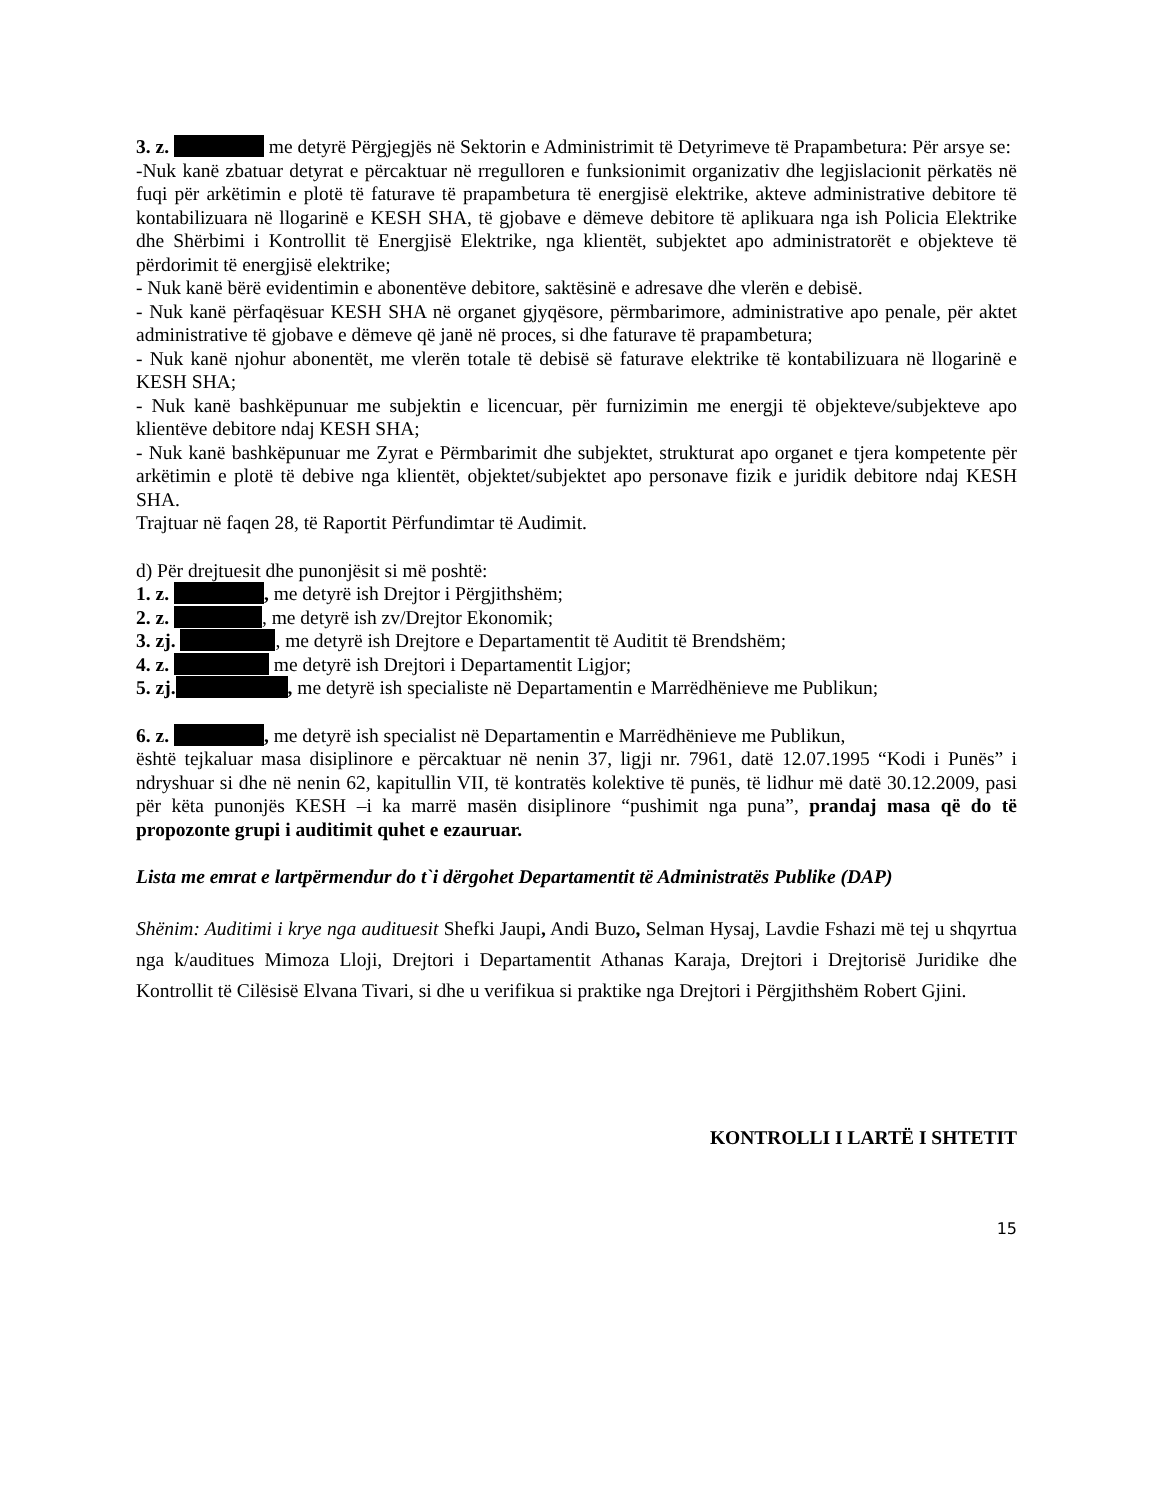3. z. me detyrë Përgjegjës në Sektorin e Administrimit të Detyrimeve të Prapambetura: Për arsye se:
-Nuk kanë zbatuar detyrat e përcaktuar në rregulloren e funksionimit organizativ dhe legjislacionit përkatës në fuqi për arkëtimin e plotë të faturave të prapambetura të energjisë elektrike, akteve administrative debitore të kontabilizuara në llogarinë e KESH SHA, të gjobave e dëmeve debitore të aplikuara nga ish Policia Elektrike dhe Shërbimi i Kontrollit të Energjisë Elektrike, nga klientët, subjektet apo administratorët e objekteve të përdorimit të energjisë elektrike;
- Nuk kanë bërë evidentimin e abonentëve debitore, saktësinë e adresave dhe vlerën e debisë.
- Nuk kanë përfaqësuar KESH SHA në organet gjyqësore, përmbarimore, administrative apo penale, për aktet administrative të gjobave e dëmeve që janë në proces, si dhe faturave të prapambetura;
- Nuk kanë njohur abonentët, me vlerën totale të debisë së faturave elektrike të kontabilizuara në llogarinë e KESH SHA;
- Nuk kanë bashkëpunuar me subjektin e licencuar, për furnizimin me energji të objekteve/subjekteve apo klientëve debitore ndaj KESH SHA;
- Nuk kanë bashkëpunuar me Zyrat e Përmbarimit dhe subjektet, strukturat apo organet e tjera kompetente për arkëtimin e plotë të debive nga klientët, objektet/subjektet apo personave fizik e juridik debitore ndaj KESH SHA.
Trajtuar në faqen 28, të Raportit Përfundimtar të Audimit.
d) Për drejtuesit dhe punonjësit si më poshtë:
1. z. , me detyrë ish Drejtor i Përgjithshëm;
2. z. , me detyrë ish zv/Drejtor Ekonomik;
3. zj. , me detyrë ish Drejtore e Departamentit të Auditit të Brendshëm;
4. z. me detyrë ish Drejtori i Departamentit Ligjor;
5. zj. , me detyrë ish specialiste në Departamentin e Marrëdhënieve me Publikun;
6. z. , me detyrë ish specialist në Departamentin e Marrëdhënieve me Publikun,
është tejkaluar masa disiplinore e përcaktuar në nenin 37, ligji nr. 7961, datë 12.07.1995 “Kodi i Punës” i ndryshuar si dhe në nenin 62, kapitullin VII, të kontratës kolektive të punës, të lidhur më datë 30.12.2009, pasi për këta punonjës KESH –i ka marrë masën disiplinore “pushimit nga puna”, prandaj masa që do të propozonte grupi i auditimit quhet e ezauruar.
Lista me emrat e lartpërmendur do t`i dërgohet Departamentit të Administratës Publike (DAP)
Shënim: Auditimi i krye nga audituesit Shefki Jaupi, Andi Buzo, Selman Hysaj, Lavdie Fshazi më tej u shqyrtua nga k/auditues Mimoza Lloji, Drejtori i Departamentit Athanas Karaja, Drejtori i Drejtorisë Juridike dhe Kontrollit të Cilësisë Elvana Tivari, si dhe u verifikua si praktike nga Drejtori i Përgjithshëm Robert Gjini.
KONTROLLI I LARTË I SHTETIT
15